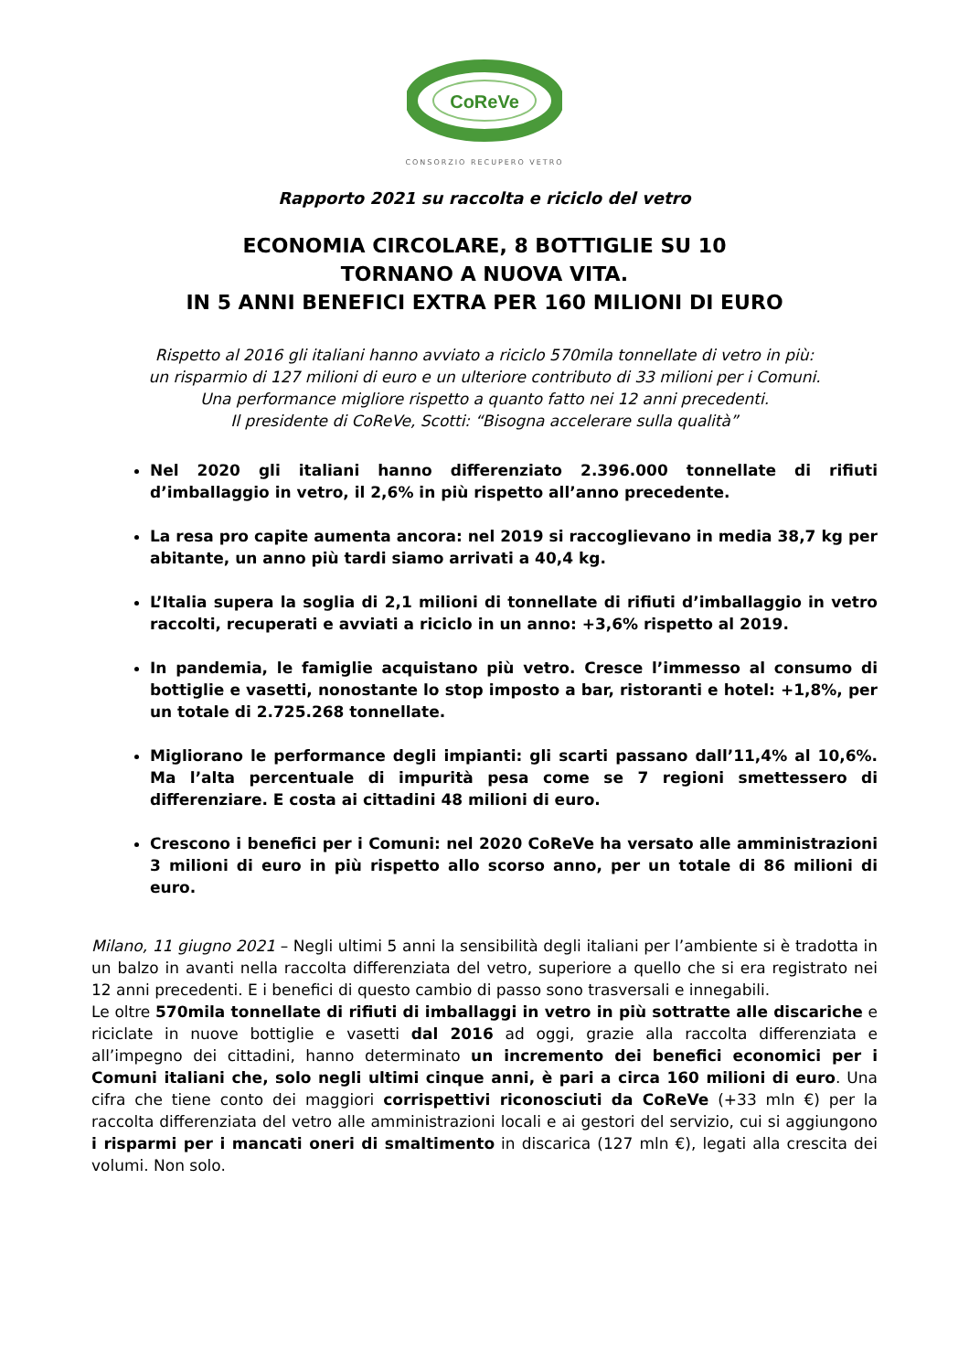CoReVe
CONSORZIO RECUPERO VETRO
Rapporto 2021 su raccolta e riciclo del vetro
ECONOMIA CIRCOLARE, 8 BOTTIGLIE SU 10
TORNANO A NUOVA VITA.
IN 5 ANNI BENEFICI EXTRA PER 160 MILIONI DI EURO
Rispetto al 2016 gli italiani hanno avviato a riciclo 570mila tonnellate di vetro in più:
un risparmio di 127 milioni di euro e un ulteriore contributo di 33 milioni per i Comuni.
Una performance migliore rispetto a quanto fatto nei 12 anni precedenti.
Il presidente di CoReVe, Scotti: “Bisogna accelerare sulla qualità”
Nel 2020 gli italiani hanno differenziato 2.396.000 tonnellate di rifiuti d’imballaggio in vetro, il 2,6% in più rispetto all’anno precedente.
La resa pro capite aumenta ancora: nel 2019 si raccoglievano in media 38,7 kg per abitante, un anno più tardi siamo arrivati a 40,4 kg.
L’Italia supera la soglia di 2,1 milioni di tonnellate di rifiuti d’imballaggio in vetro raccolti, recuperati e avviati a riciclo in un anno: +3,6% rispetto al 2019.
In pandemia, le famiglie acquistano più vetro. Cresce l’immesso al consumo di bottiglie e vasetti, nonostante lo stop imposto a bar, ristoranti e hotel: +1,8%, per un totale di 2.725.268 tonnellate.
Migliorano le performance degli impianti: gli scarti passano dall’11,4% al 10,6%. Ma l’alta percentuale di impurità pesa come se 7 regioni smettessero di differenziare. E costa ai cittadini 48 milioni di euro.
Crescono i benefici per i Comuni: nel 2020 CoReVe ha versato alle amministrazioni 3 milioni di euro in più rispetto allo scorso anno, per un totale di 86 milioni di euro.
Milano, 11 giugno 2021 – Negli ultimi 5 anni la sensibilità degli italiani per l’ambiente si è tradotta in un balzo in avanti nella raccolta differenziata del vetro, superiore a quello che si era registrato nei 12 anni precedenti. E i benefici di questo cambio di passo sono trasversali e innegabili.
Le oltre 570mila tonnellate di rifiuti di imballaggi in vetro in più sottratte alle discariche e riciclate in nuove bottiglie e vasetti dal 2016 ad oggi, grazie alla raccolta differenziata e all’impegno dei cittadini, hanno determinato un incremento dei benefici economici per i Comuni italiani che, solo negli ultimi cinque anni, è pari a circa 160 milioni di euro. Una cifra che tiene conto dei maggiori corrispettivi riconosciuti da CoReVe (+33 mln €) per la raccolta differenziata del vetro alle amministrazioni locali e ai gestori del servizio, cui si aggiungono i risparmi per i mancati oneri di smaltimento in discarica (127 mln €), legati alla crescita dei volumi. Non solo.